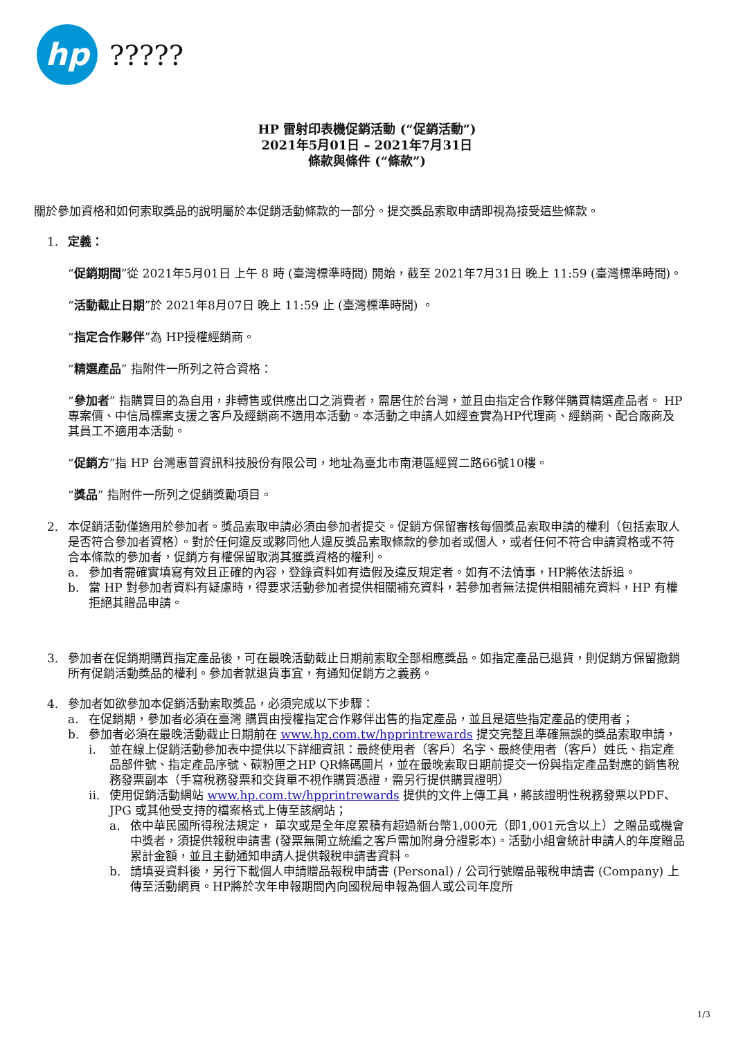hp ?????
HP 雷射印表機促銷活動 (“促銷活動”)
2021年5月01日 – 2021年7月31日
條款與條件 (“條款”)
關於參加資格和如何索取獎品的說明屬於本促銷活動條款的一部分。提交獎品索取申請即視為接受這些條款。
1. 定義：
“促銷期間”從 2021年5月01日 上午 8 時 (臺灣標準時間) 開始，截至 2021年7月31日 晚上 11:59 (臺灣標準時間)。
“活動截止日期”於 2021年8月07日 晚上 11:59 止 (臺灣標準時間) 。
“指定合作夥伴”為 HP授權經銷商。
“精選產品” 指附件一所列之符合資格：
“參加者” 指購買目的為自用，非轉售或供應出口之消費者，需居住於台灣，並且由指定合作夥伴購買精選產品者。 HP 專案價、中信局標案支援之客戶及經銷商不適用本活動。本活動之申請人如經查實為HP代理商、經銷商、配合廠商及其員工不適用本活動。
“促銷方”指 HP 台灣惠普資訊科技股份有限公司，地址為臺北市南港區經貿二路66號10樓。
“獎品” 指附件一所列之促銷獎勵項目。
2. 本促銷活動僅適用於參加者。獎品索取申請必須由參加者提交。促銷方保留審核每個獎品索取申請的權利（包括索取人是否符合參加者資格）。對於任何違反或夥同他人違反獎品索取條款的參加者或個人，或者任何不符合申請資格或不符合本條款的參加者，促銷方有權保留取消其獲獎資格的權利。
a. 參加者需確實填寫有效且正確的內容，登錄資料如有造假及違反規定者。如有不法情事，HP將依法訴追。
b. 當 HP 對參加者資料有疑慮時，得要求活動參加者提供相關補充資料，若參加者無法提供相關補充資料，HP 有權拒絕其贈品申請。
3. 參加者在促銷期購買指定產品後，可在最晚活動截止日期前索取全部相應獎品。如指定產品已退貨，則促銷方保留撤銷所有促銷活動獎品的權利。參加者就退貨事宜，有通知促銷方之義務。
4. 參加者如欲參加本促銷活動索取獎品，必須完成以下步驟：
a. 在促銷期，參加者必須在臺灣 購買由授權指定合作夥伴出售的指定產品，並且是這些指定產品的使用者；
b. 參加者必須在最晚活動截止日期前在 www.hp.com.tw/hpprintrewards 提交完整且準確無誤的獎品索取申請，
i. 並在線上促銷活動參加表中提供以下詳細資訊：最終使用者（客戶）名字、最終使用者（客戶）姓氏、指定產品部件號、指定產品序號、碳粉匣之HP QR條碼圖片，並在最晚索取日期前提交一份與指定產品對應的銷售稅務發票副本（手寫稅務發票和交貨單不視作購買憑證，需另行提供購買證明）
ii.
使用促銷活動網站 www.hp.com.tw/hpprintrewards 提供的文件上傳工具，將該證明性稅務發票以PDF、JPG 或其他受支持的檔案格式上傳至該網站；
a. 依中華民國所得稅法規定， 單次或是全年度累積有超過新台幣1,000元（即1,001元含以上）之贈品或機會中獎者，須提供報稅申請書 (發票無開立統編之客戶需加附身分證影本)。活動小組會統計申請人的年度贈品累計金額，並且主動通知申請人提供報稅申請書資料。
b. 請填妥資料後，另行下載個人申請贈品報稅申請書 (Personal) / 公司行號贈品報稅申請書 (Company) 上傳至活動網頁。HP將於次年申報期間內向國稅局申報為個人或公司年度所
1/3